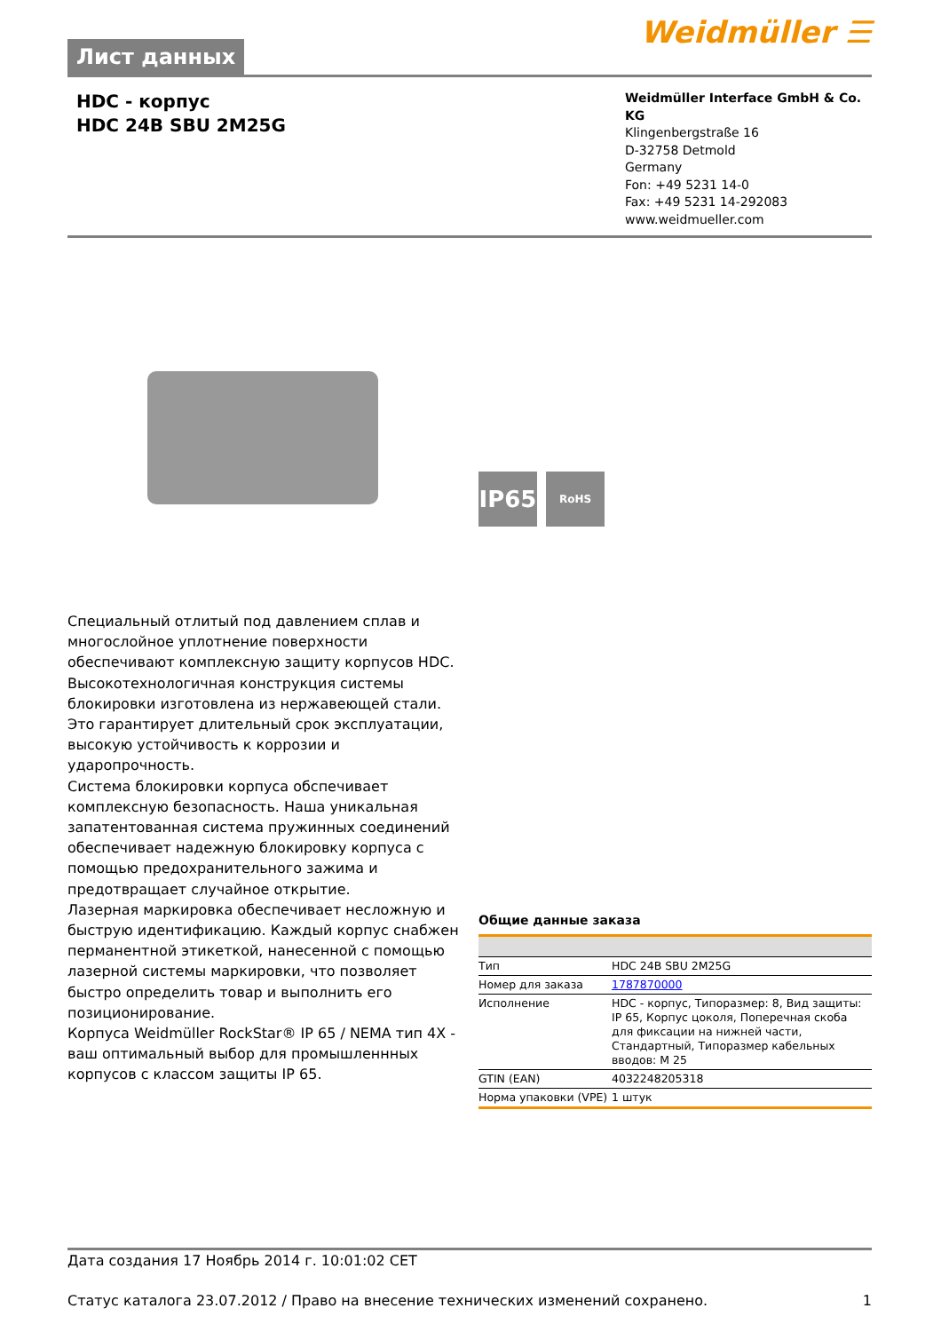Лист данных
Weidmüller ☰
HDC - корпус
HDC 24B SBU 2M25G
Weidmüller Interface GmbH & Co. KG
Klingenbergstraße 16
D-32758 Detmold
Germany
Fon: +49 5231 14-0
Fax: +49 5231 14-292083
www.weidmueller.com
IP65 RoHS
Специальный отлитый под давлением сплав и многослойное уплотнение поверхности обеспечивают комплексную защиту корпусов HDC.
Высокотехнологичная конструкция системы блокировки изготовлена из нержавеющей стали. Это гарантирует длительный срок эксплуатации, высокую устойчивость к коррозии и ударопрочность.
Система блокировки корпуса обспечивает комплексную безопасность. Наша уникальная запатентованная система пружинных соединений обеспечивает надежную блокировку корпуса с помощью предохранительного зажима и предотвращает случайное открытие.
Лазерная маркировка обеспечивает несложную и быструю идентификацию. Каждый корпус снабжен перманентной этикеткой, нанесенной с помощью лазерной системы маркировки, что позволяет быстро определить товар и выполнить его позиционирование.
Корпуса Weidmüller RockStar® IP 65 / NEMA тип 4X - ваш оптимальный выбор для промышленнных корпусов с классом защиты IP 65.
Общие данные заказа
| Тип | HDC 24B SBU 2M25G |
| Номер для заказа | 1787870000 |
| Исполнение | HDC - корпус, Типоразмер: 8, Вид защиты: IP 65, Корпус цоколя, Поперечная скоба для фиксации на нижней части, Стандартный, Типоразмер кабельных вводов: M 25 |
| GTIN (EAN) | 4032248205318 |
| Норма упаковки (VPE) | 1 штук |
Дата создания 17 Ноябрь 2014 г. 10:01:02 CET
Статус каталога 23.07.2012 / Право на внесение технических изменений сохранено. 1